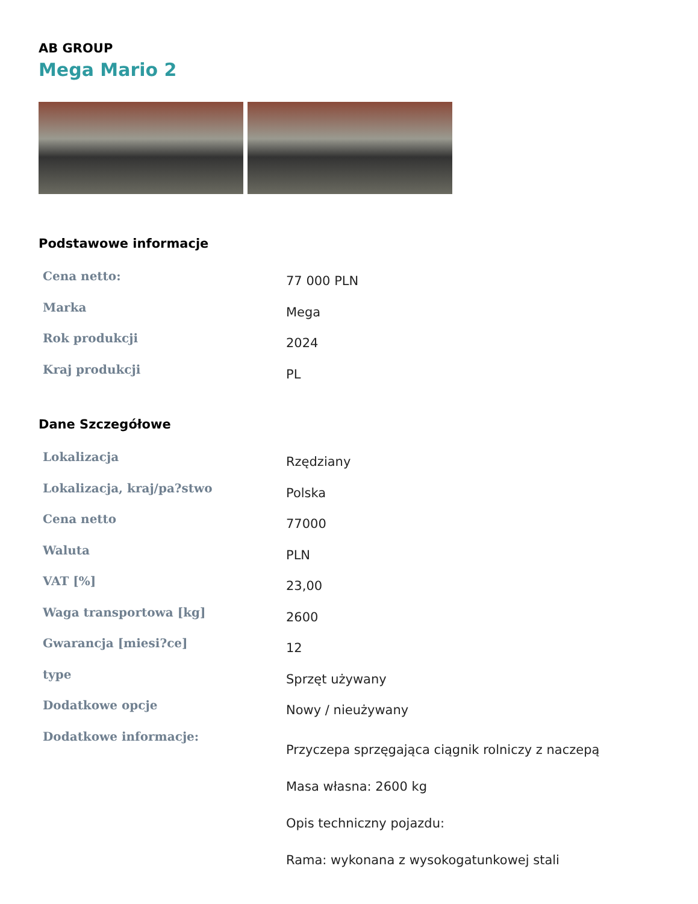AB GROUP
Mega Mario 2
Podstawowe informacje
| Cena netto: | 77 000 PLN |
| Marka | Mega |
| Rok produkcji | 2024 |
| Kraj produkcji | PL |
Dane Szczegółowe
| Lokalizacja | Rzędziany |
| Lokalizacja, kraj/pa?stwo | Polska |
| Cena netto | 77000 |
| Waluta | PLN |
| VAT [%] | 23,00 |
| Waga transportowa [kg] | 2600 |
| Gwarancja [miesi?ce] | 12 |
| type | Sprzęt używany |
| Dodatkowe opcje | Nowy / nieużywany |
| Dodatkowe informacje: | Przyczepa sprzęgająca ciągnik rolniczy z naczepą Masa własna: 2600 kg Opis techniczny pojazdu: Rama: wykonana z wysokogatunkowej stali |